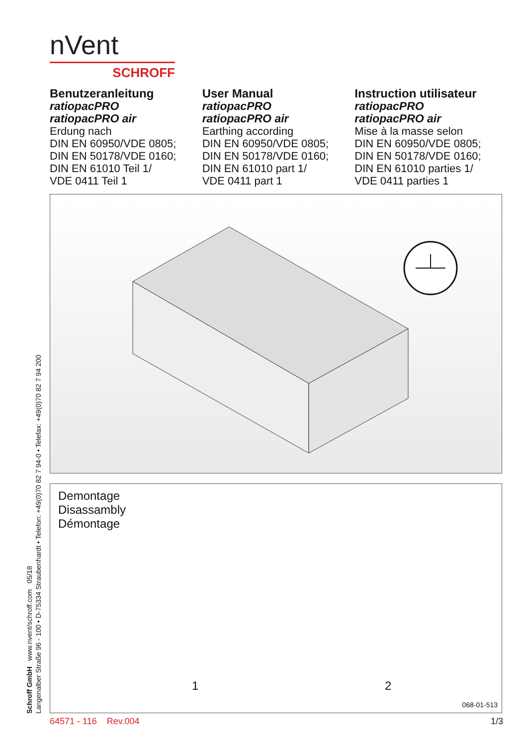nVent
SCHROFF
Benutzeranleitung
ratiopacPRO
ratiopacPRO air
Erdung nach
DIN EN 60950/VDE 0805;
DIN EN 50178/VDE 0160;
DIN EN 61010 Teil 1/
VDE 0411 Teil 1
User Manual
ratiopacPRO
ratiopacPRO air
Earthing according
DIN EN 60950/VDE 0805;
DIN EN 50178/VDE 0160;
DIN EN 61010 part 1/
VDE 0411 part 1
Instruction utilisateur
ratiopacPRO
ratiopacPRO air
Mise à la masse selon
DIN EN 60950/VDE 0805;
DIN EN 50178/VDE 0160;
DIN EN 61010 parties 1/
VDE 0411 parties 1
Demontage
Disassambly
Démontage
1 2
068-01-513
Schroff GmbH www.nvent/schroff.com 05/18
Langenalber Straße 96 - 100 • D-75334 Straubenhardt • Telefon: +49(0)70 82 7 94-0 • Telefax: +49(0)70 82 7 94 200
64571 - 116 Rev.004 1/3